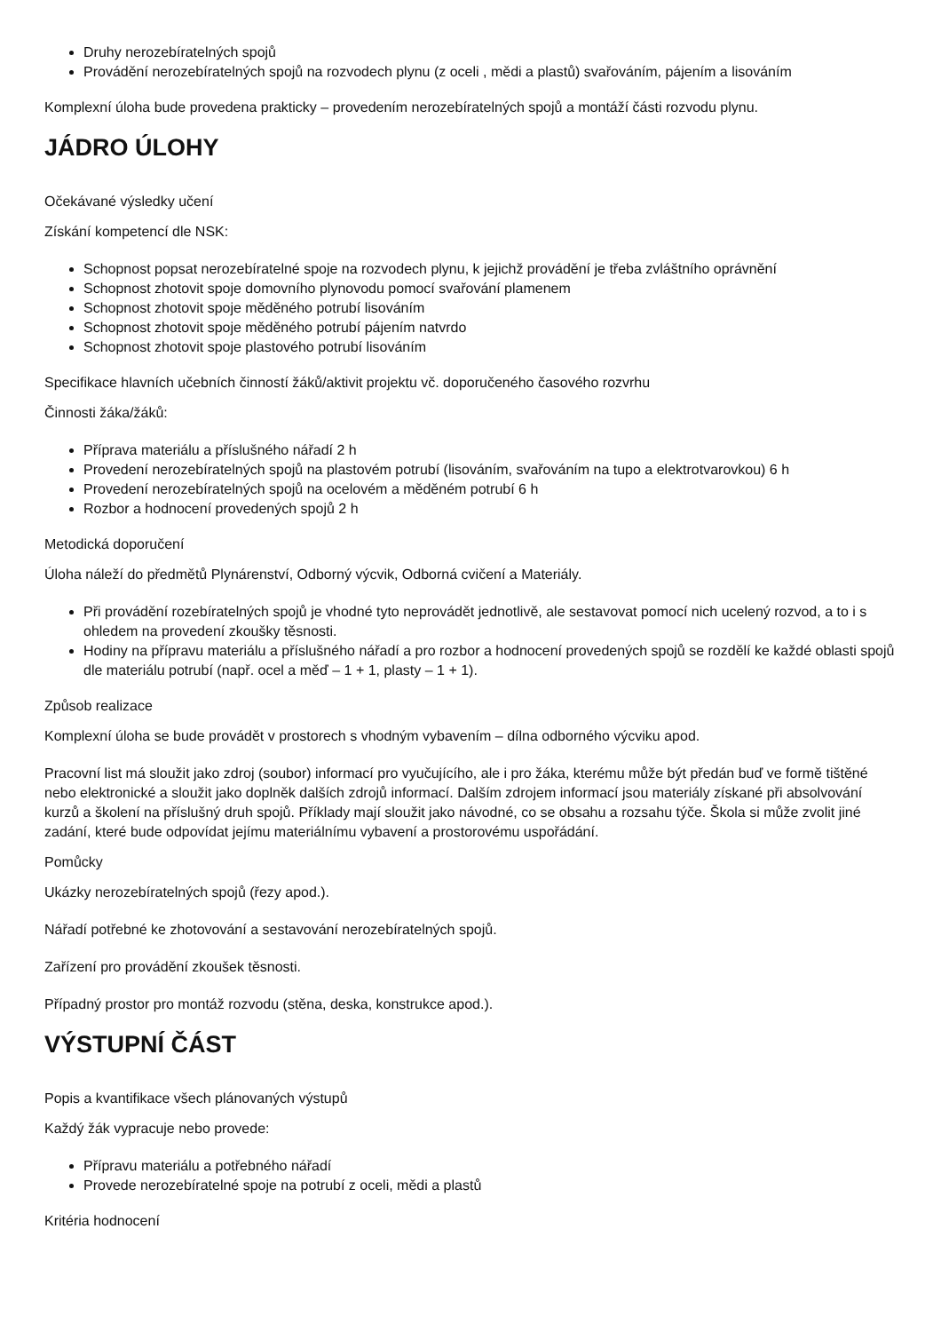Druhy nerozebíratelných spojů
Provádění nerozebíratelných spojů na rozvodech plynu (z oceli , mědi a plastů) svařováním, pájením a lisováním
Komplexní úloha bude provedena prakticky – provedením nerozebíratelných spojů a montáží části rozvodu plynu.
JÁDRO ÚLOHY
Očekávané výsledky učení
Získání kompetencí dle NSK:
Schopnost popsat nerozebíratelné spoje na rozvodech plynu, k jejichž provádění je třeba zvláštního oprávnění
Schopnost zhotovit spoje domovního plynovodu pomocí svařování plamenem
Schopnost zhotovit spoje měděného potrubí lisováním
Schopnost zhotovit spoje měděného potrubí pájením natvrdo
Schopnost zhotovit spoje plastového potrubí lisováním
Specifikace hlavních učebních činností žáků/aktivit projektu vč. doporučeného časového rozvrhu
Činnosti žáka/žáků:
Příprava materiálu a příslušného nářadí 2 h
Provedení nerozebíratelných spojů na plastovém potrubí (lisováním, svařováním na tupo a elektrotvarovkou) 6 h
Provedení nerozebíratelných spojů na ocelovém a měděném potrubí 6 h
Rozbor a hodnocení provedených spojů 2 h
Metodická doporučení
Úloha náleží do předmětů Plynárenství, Odborný výcvik, Odborná cvičení a Materiály.
Při provádění rozebíratelných spojů je vhodné tyto neprovádět jednotlivě, ale sestavovat pomocí nich ucelený rozvod, a to i s ohledem na provedení zkoušky těsnosti.
Hodiny na přípravu materiálu a příslušného nářadí a pro rozbor a hodnocení provedených spojů se rozdělí ke každé oblasti spojů dle materiálu potrubí (např. ocel a měď – 1 + 1, plasty – 1 + 1).
Způsob realizace
Komplexní úloha se bude provádět v prostorech s vhodným vybavením – dílna odborného výcviku apod.
Pracovní list má sloužit jako zdroj (soubor) informací pro vyučujícího, ale i pro žáka, kterému může být předán buď ve formě tištěné nebo elektronické a sloužit jako doplněk dalších zdrojů informací. Dalším zdrojem informací jsou materiály získané při absolvování kurzů a školení na příslušný druh spojů. Příklady mají sloužit jako návodné, co se obsahu a rozsahu týče. Škola si může zvolit jiné zadání, které bude odpovídat jejímu materiálnímu vybavení a prostorovému uspořádání.
Pomůcky
Ukázky nerozebíratelných spojů (řezy apod.).
Nářadí potřebné ke zhotovování a sestavování nerozebíratelných spojů.
Zařízení pro provádění zkoušek těsnosti.
Případný prostor pro montáž rozvodu (stěna, deska, konstrukce apod.).
VÝSTUPNÍ ČÁST
Popis a kvantifikace všech plánovaných výstupů
Každý žák vypracuje nebo provede:
Přípravu materiálu a potřebného nářadí
Provede nerozebíratelné spoje na potrubí z oceli, mědi a plastů
Kritéria hodnocení